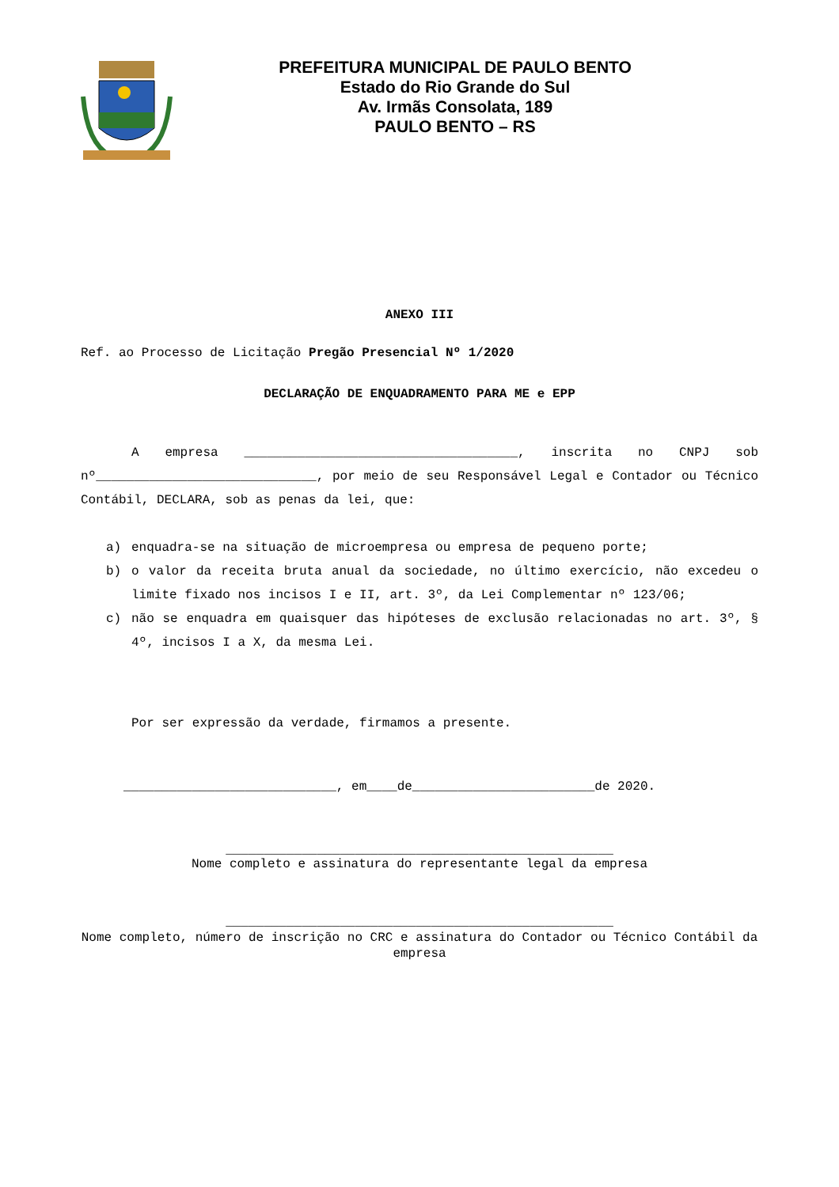PREFEITURA MUNICIPAL DE PAULO BENTO
Estado do Rio Grande do Sul
Av. Irmãs Consolata, 189
PAULO BENTO – RS
ANEXO III
Ref. ao Processo de Licitação Pregão Presencial Nº 1/2020
DECLARAÇÃO DE ENQUADRAMENTO PARA ME e EPP
A empresa ____________________________________, inscrita no CNPJ sob nº_____________________________, por meio de seu Responsável Legal e Contador ou Técnico Contábil, DECLARA, sob as penas da lei, que:
a) enquadra-se na situação de microempresa ou empresa de pequeno porte;
b) o valor da receita bruta anual da sociedade, no último exercício, não excedeu o limite fixado nos incisos I e II, art. 3º, da Lei Complementar nº 123/06;
c) não se enquadra em quaisquer das hipóteses de exclusão relacionadas no art. 3º, § 4º, incisos I a X, da mesma Lei.
Por ser expressão da verdade, firmamos a presente.
____________________________, em____de________________________de 2020.
___________________________________________________
Nome completo e assinatura do representante legal da empresa
___________________________________________________
Nome completo, número de inscrição no CRC e assinatura do Contador ou Técnico Contábil da empresa